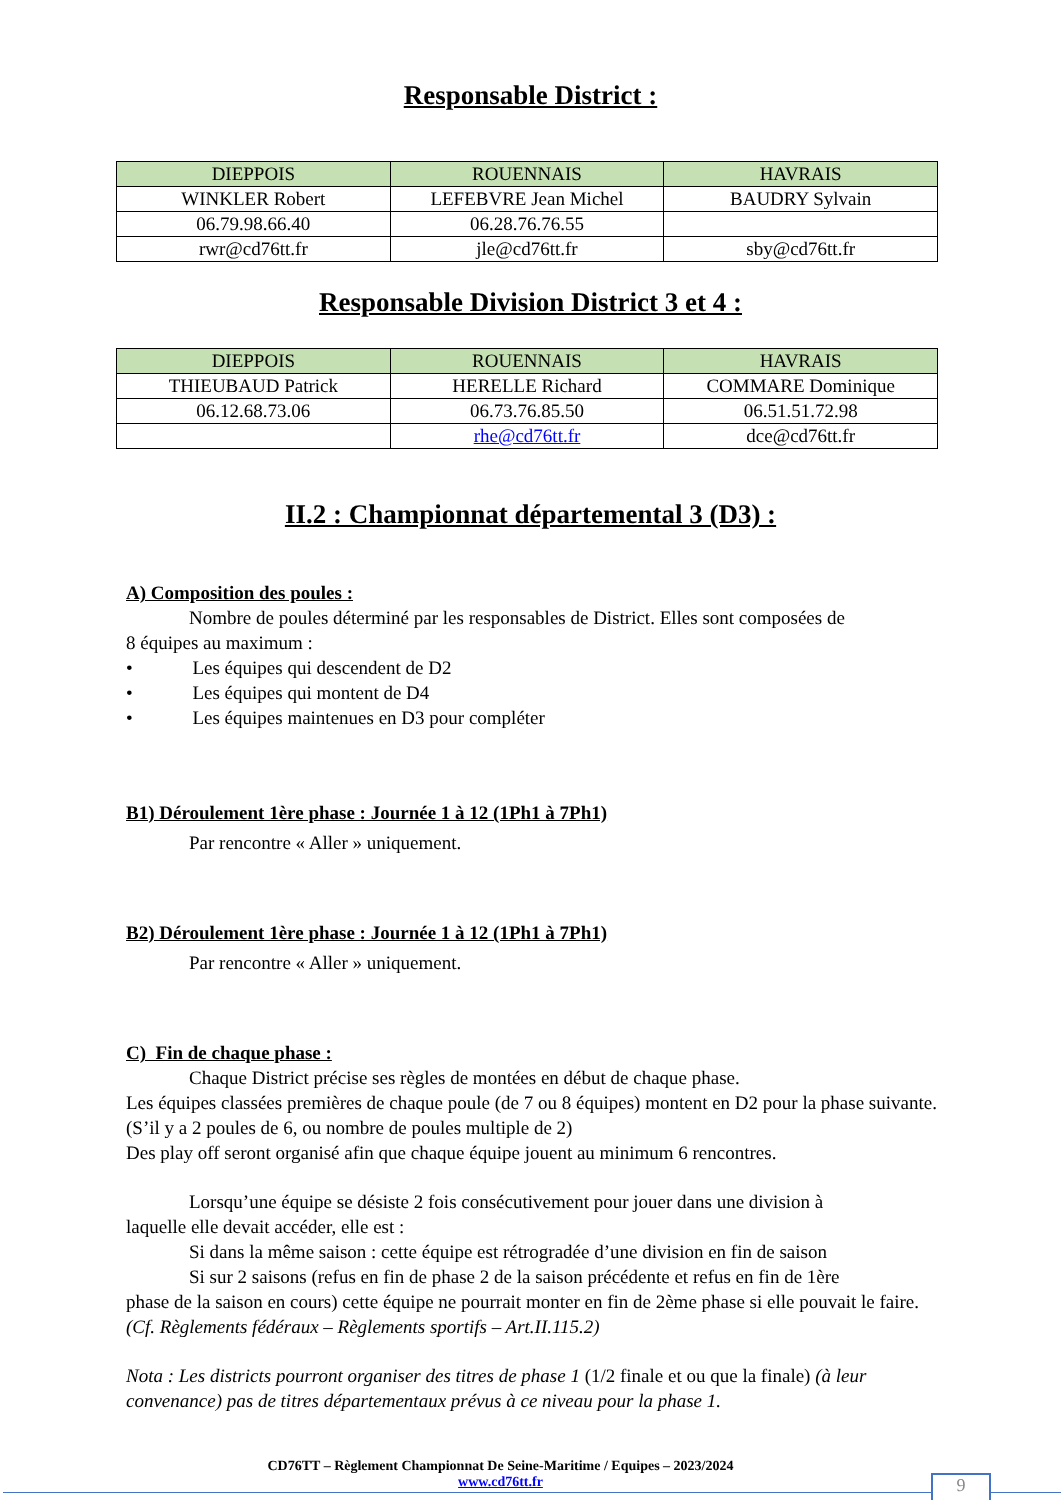Responsable District :
| DIEPPOIS | ROUENNAIS | HAVRAIS |
| --- | --- | --- |
| WINKLER Robert | LEFEBVRE Jean Michel | BAUDRY Sylvain |
| 06.79.98.66.40 | 06.28.76.76.55 | |
| rwr@cd76tt.fr | jle@cd76tt.fr | sby@cd76tt.fr |
Responsable Division District 3 et 4 :
| DIEPPOIS | ROUENNAIS | HAVRAIS |
| --- | --- | --- |
| THIEUBAUD Patrick | HERELLE Richard | COMMARE Dominique |
| 06.12.68.73.06 | 06.73.76.85.50 | 06.51.51.72.98 |
| | rhe@cd76tt.fr | dce@cd76tt.fr |
II.2 : Championnat départemental 3 (D3) :
A) Composition des poules :
Nombre de poules déterminé par les responsables de District. Elles sont composées de
8 équipes au maximum :
• Les équipes qui descendent de D2
• Les équipes qui montent de D4
• Les équipes maintenues en D3 pour compléter
B1) Déroulement 1ère phase : Journée 1 à 12 (1Ph1 à 7Ph1)
Par rencontre « Aller » uniquement.
B2) Déroulement 1ère phase : Journée 1 à 12 (1Ph1 à 7Ph1)
Par rencontre « Aller » uniquement.
C) Fin de chaque phase :
Chaque District précise ses règles de montées en début de chaque phase.
Les équipes classées premières de chaque poule (de 7 ou 8 équipes) montent en D2 pour la phase suivante.
(S’il y a 2 poules de 6, ou nombre de poules multiple de 2)
Des play off seront organisé afin que chaque équipe jouent au minimum 6 rencontres.
Lorsqu’une équipe se désiste 2 fois consécutivement pour jouer dans une division à
laquelle elle devait accéder, elle est :
Si dans la même saison : cette équipe est rétrogradée d’une division en fin de saison
Si sur 2 saisons (refus en fin de phase 2 de la saison précédente et refus en fin de 1ère
phase de la saison en cours) cette équipe ne pourrait monter en fin de 2ème phase si elle pouvait le faire. (Cf. Règlements fédéraux – Règlements sportifs – Art.II.115.2)
Nota : Les districts pourront organiser des titres de phase 1 (1/2 finale et ou que la finale) (à leur convenance) pas de titres départementaux prévus à ce niveau pour la phase 1.
CD76TT – Règlement Championnat De Seine-Maritime / Equipes – 2023/2024
www.cd76tt.fr
9